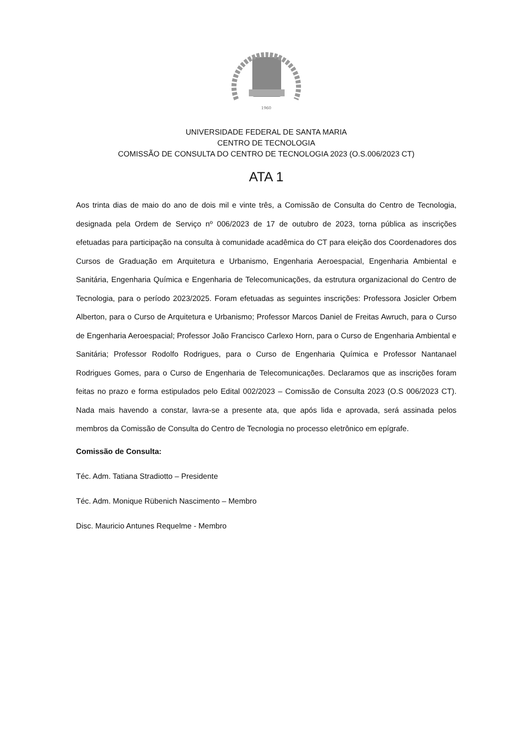1960
UNIVERSIDADE FEDERAL DE SANTA MARIA
CENTRO DE TECNOLOGIA
COMISSÃO DE CONSULTA DO CENTRO DE TECNOLOGIA 2023 (O.S.006/2023 CT)
ATA 1
Aos trinta dias de maio do ano de dois mil e vinte três, a Comissão de Consulta do Centro de Tecnologia, designada pela Ordem de Serviço nº 006/2023 de 17 de outubro de 2023, torna pública as inscrições efetuadas para participação na consulta à comunidade acadêmica do CT para eleição dos Coordenadores dos Cursos de Graduação em Arquitetura e Urbanismo, Engenharia Aeroespacial, Engenharia Ambiental e Sanitária, Engenharia Química e Engenharia de Telecomunicações, da estrutura organizacional do Centro de Tecnologia, para o período 2023/2025. Foram efetuadas as seguintes inscrições: Professora Josicler Orbem Alberton, para o Curso de Arquitetura e Urbanismo; Professor Marcos Daniel de Freitas Awruch, para o Curso de Engenharia Aeroespacial; Professor João Francisco Carlexo Horn, para o Curso de Engenharia Ambiental e Sanitária; Professor Rodolfo Rodrigues, para o Curso de Engenharia Química e Professor Nantanael Rodrigues Gomes, para o Curso de Engenharia de Telecomunicações. Declaramos que as inscrições foram feitas no prazo e forma estipulados pelo Edital 002/2023 – Comissão de Consulta 2023 (O.S 006/2023 CT). Nada mais havendo a constar, lavra-se a presente ata, que após lida e aprovada, será assinada pelos membros da Comissão de Consulta do Centro de Tecnologia no processo eletrônico em epígrafe.
Comissão de Consulta:
Téc. Adm. Tatiana Stradiotto – Presidente
Téc. Adm. Monique Rübenich Nascimento – Membro
Disc. Mauricio Antunes Requelme - Membro